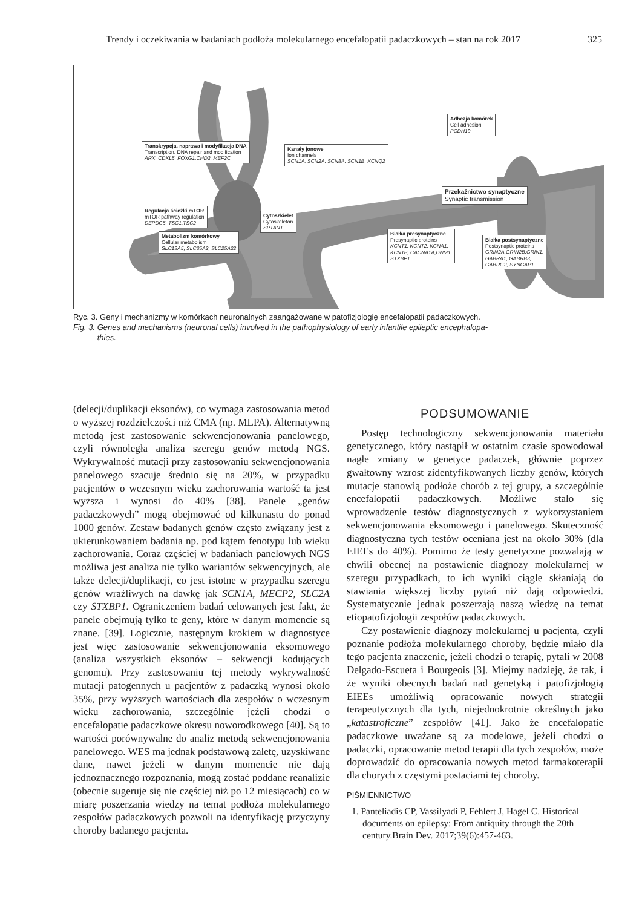Trendy i oczekiwania w badaniach podłoża molekularnego encefalopatii padaczkowych – stan na rok 2017 325
Transkrypcja, naprawa i modyfikacja DNA
Transcription, DNA repair and modification
ARX, CDKL5, FOXG1,CHD2, MEF2C
Kanały jonowe
Ion channels
SCN1A, SCN2A, SCN8A, SCN1B, KCNQ2
Adhezja komórek
Cell adhesion
PCDH19
Przekaźnictwo synaptyczne
Synaptic transmission
Regulacja ścieżki mTOR
mTOR pathway regulation
DEPDC5, TSC1,TSC2
Cytoszkielet
Cytoskeleton
SPTAN1
Metabolizm komórkowy
Cellular metabolism
SLC13A5, SLC35A2, SLC25A22
Białka presynaptyczne
Presynaptic proteins
KCNT1, KCNT2, KCNA1,
KCN1B, CACNA1A,DNM1,
STXBP1
Białka postsynaptyczne
Postsynaptic proteins
GRIN2A,GRIN2B,GRIN1,
GABRA1, GABRB3,
GABRG2, SYNGAP1
Ryc. 3. Geny i mechanizmy w komórkach neuronalnych zaangażowane w patofizjologię encefalopatii padaczkowych.
Fig. 3. Genes and mechanisms (neuronal cells) involved in the pathophysiology of early infantile epileptic encephalopa-
thies.
(delecji/duplikacji eksonów), co wymaga zastosowania metod o wyższej rozdzielczości niż CMA (np. MLPA). Alternatywną metodą jest zastosowanie sekwencjonowania panelowego, czyli równoległa analiza szeregu genów metodą NGS. Wykrywalność mutacji przy zastosowaniu sekwencjonowania panelowego szacuje średnio się na 20%, w przypadku pacjentów o wczesnym wieku zachorowania wartość ta jest wyższa i wynosi do 40% [38]. Panele „genów padaczkowych” mogą obejmować od kilkunastu do ponad 1000 genów. Zestaw badanych genów często związany jest z ukierunkowaniem badania np. pod kątem fenotypu lub wieku zachorowania. Coraz częściej w badaniach panelowych NGS możliwa jest analiza nie tylko wariantów sekwencyjnych, ale także delecji/duplikacji, co jest istotne w przypadku szeregu genów wrażliwych na dawkę jak SCN1A, MECP2, SLC2A czy STXBP1. Ograniczeniem badań celowanych jest fakt, że panele obejmują tylko te geny, które w danym momencie są znane. [39]. Logicznie, następnym krokiem w diagnostyce jest więc zastosowanie sekwencjonowania eksomowego (analiza wszystkich eksonów – sekwencji kodujących genomu). Przy zastosowaniu tej metody wykrywalność mutacji patogennych u pacjentów z padaczką wynosi około 35%, przy wyższych wartościach dla zespołów o wczesnym wieku zachorowania, szczególnie jeżeli chodzi o encefalopatie padaczkowe okresu noworodkowego [40]. Są to wartości porównywalne do analiz metodą sekwencjonowania panelowego. WES ma jednak podstawową zaletę, uzyskiwane dane, nawet jeżeli w danym momencie nie dają jednoznacznego rozpoznania, mogą zostać poddane reanalizie (obecnie sugeruje się nie częściej niż po 12 miesiącach) co w miarę poszerzania wiedzy na temat podłoża molekularnego zespołów padaczkowych pozwoli na identyfikację przyczyny choroby badanego pacjenta.
PODSUMOWANIE
Postęp technologiczny sekwencjonowania materiału genetycznego, który nastąpił w ostatnim czasie spowodował nagłe zmiany w genetyce padaczek, głównie poprzez gwałtowny wzrost zidentyfikowanych liczby genów, których mutacje stanowią podłoże chorób z tej grupy, a szczególnie encefalopatii padaczkowych. Możliwe stało się wprowadzenie testów diagnostycznych z wykorzystaniem sekwencjonowania eksomowego i panelowego. Skuteczność diagnostyczna tych testów oceniana jest na około 30% (dla EIEEs do 40%). Pomimo że testy genetyczne pozwalają w chwili obecnej na postawienie diagnozy molekularnej w szeregu przypadkach, to ich wyniki ciągle skłaniają do stawiania większej liczby pytań niż dają odpowiedzi. Systematycznie jednak poszerzają naszą wiedzę na temat etiopatofizjologii zespołów padaczkowych.
Czy postawienie diagnozy molekularnej u pacjenta, czyli poznanie podłoża molekularnego choroby, będzie miało dla tego pacjenta znaczenie, jeżeli chodzi o terapię, pytali w 2008 Delgado-Escueta i Bourgeois [3]. Miejmy nadzieję, że tak, i że wyniki obecnych badań nad genetyką i patofizjologią EIEEs umożliwią opracowanie nowych strategii terapeutycznych dla tych, niejednokrotnie określnych jako „katastroficzne” zespołów [41]. Jako że encefalopatie padaczkowe uważane są za modelowe, jeżeli chodzi o padaczki, opracowanie metod terapii dla tych zespołów, może doprowadzić do opracowania nowych metod farmakoterapii dla chorych z częstymi postaciami tej choroby.
PIŚMIENNICTWO
1. Panteliadis CP, Vassilyadi P, Fehlert J, Hagel C. Historical documents on epilepsy: From antiquity through the 20th century.Brain Dev. 2017;39(6):457-463.